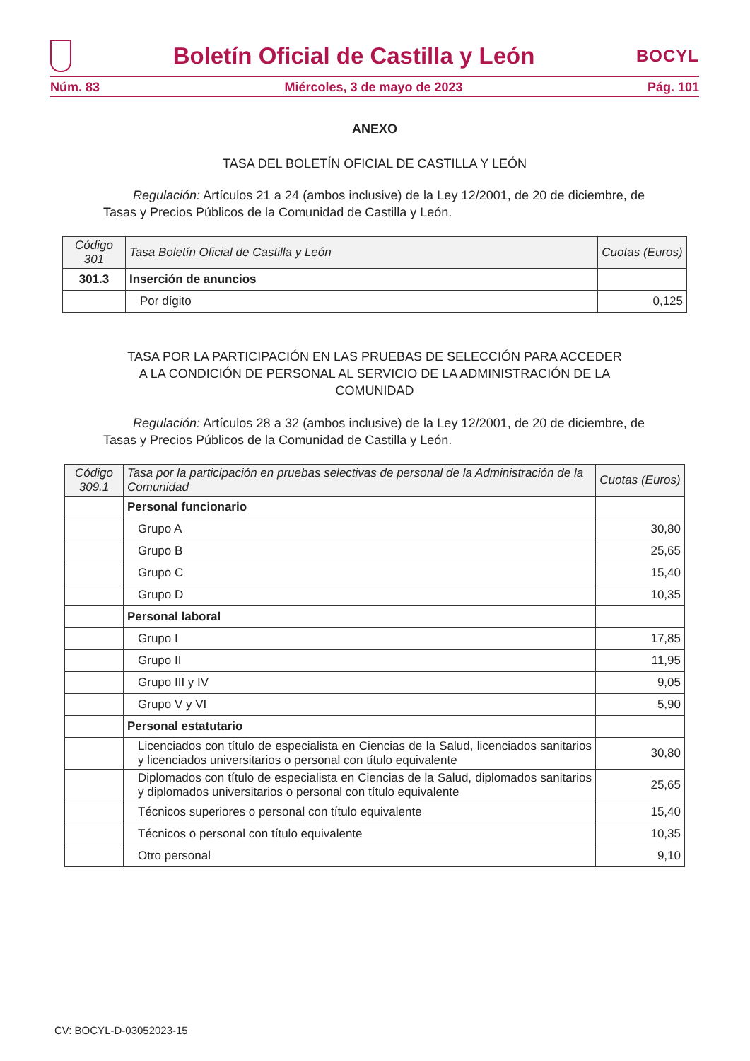Boletín Oficial de Castilla y León
BOCYL
Núm. 83 Miércoles, 3 de mayo de 2023 Pág. 101
ANEXO
TASA DEL BOLETÍN OFICIAL DE CASTILLA Y LEÓN
Regulación: Artículos 21 a 24 (ambos inclusive) de la Ley 12/2001, de 20 de diciembre, de Tasas y Precios Públicos de la Comunidad de Castilla y León.
| Código 301 | Tasa Boletín Oficial de Castilla y León | Cuotas (Euros) |
| --- | --- | --- |
| 301.3 | Inserción de anuncios | |
| | Por dígito | 0,125 |
TASA POR LA PARTICIPACIÓN EN LAS PRUEBAS DE SELECCIÓN PARA ACCEDER
A LA CONDICIÓN DE PERSONAL AL SERVICIO DE LA ADMINISTRACIÓN DE LA
COMUNIDAD
Regulación: Artículos 28 a 32 (ambos inclusive) de la Ley 12/2001, de 20 de diciembre, de Tasas y Precios Públicos de la Comunidad de Castilla y León.
| Código 309.1 | Tasa por la participación en pruebas selectivas de personal de la Administración de la Comunidad | Cuotas (Euros) |
| --- | --- | --- |
| | Personal funcionario | |
| | Grupo A | 30,80 |
| | Grupo B | 25,65 |
| | Grupo C | 15,40 |
| | Grupo D | 10,35 |
| | Personal laboral | |
| | Grupo I | 17,85 |
| | Grupo II | 11,95 |
| | Grupo III y IV | 9,05 |
| | Grupo V y VI | 5,90 |
| | Personal estatutario | |
| | Licenciados con título de especialista en Ciencias de la Salud, licenciados sanitarios y licenciados universitarios o personal con título equivalente | 30,80 |
| | Diplomados con título de especialista en Ciencias de la Salud, diplomados sanitarios y diplomados universitarios o personal con título equivalente | 25,65 |
| | Técnicos superiores o personal con título equivalente | 15,40 |
| | Técnicos o personal con título equivalente | 10,35 |
| | Otro personal | 9,10 |
CV: BOCYL-D-03052023-15